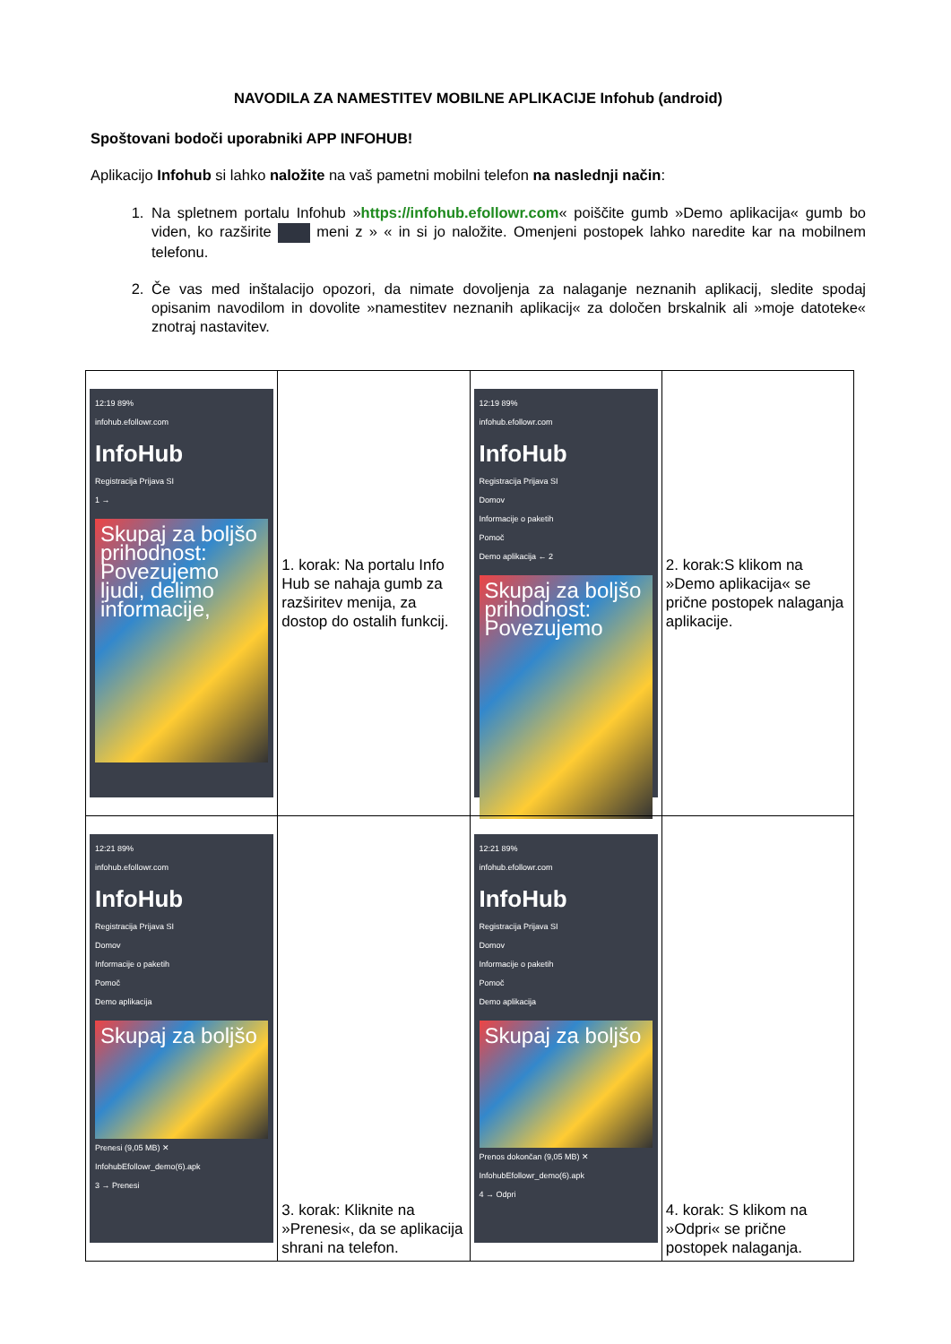NAVODILA ZA NAMESTITEV MOBILNE APLIKACIJE Infohub (android)
Spoštovani bodoči uporabniki APP INFOHUB!
Aplikacijo Infohub si lahko naložite na vaš pametni mobilni telefon na naslednji način:
1. Na spletnem portalu Infohub »https://infohub.efollowr.com« poiščite gumb »Demo aplikacija« gumb bo viden, ko razširite meni z » « in si jo naložite. Omenjeni postopek lahko naredite kar na mobilnem telefonu.
2. Če vas med inštalacijo opozori, da nimate dovoljenja za nalaganje neznanih aplikacij, sledite spodaj opisanim navodilom in dovolite »namestitev neznanih aplikacij« za določen brskalnik ali »moje datoteke« znotraj nastavitev.
| 12:19 89% infohub.efollowr.com InfoHub Registracija Prijava SI 1 → Skupaj za boljšo prihodnost: Povezujemo ljudi, delimo informacije, | 1. korak: Na portalu Info Hub se nahaja gumb za razširitev menija, za dostop do ostalih funkcij. | 12:19 89% infohub.efollowr.com InfoHub Registracija Prijava SI Domov Informacije o paketih Pomoč Demo aplikacija ← 2 Skupaj za boljšo prihodnost: Povezujemo | 2. korak:S klikom na »Demo aplikacija« se prične postopek nalaganja aplikacije. |
| 12:21 89% infohub.efollowr.com InfoHub Registracija Prijava SI Domov Informacije o paketih Pomoč Demo aplikacija Skupaj za boljšo Prenesi (9,05 MB) ✕ InfohubEfollowr_demo(6).apk 3 → Prenesi | 3. korak: Kliknite na »Prenesi«, da se aplikacija shrani na telefon. | 12:21 89% infohub.efollowr.com InfoHub Registracija Prijava SI Domov Informacije o paketih Pomoč Demo aplikacija Skupaj za boljšo Prenos dokončan (9,05 MB) ✕ InfohubEfollowr_demo(6).apk 4 → Odpri | 4. korak: S klikom na »Odpri« se prične postopek nalaganja. |